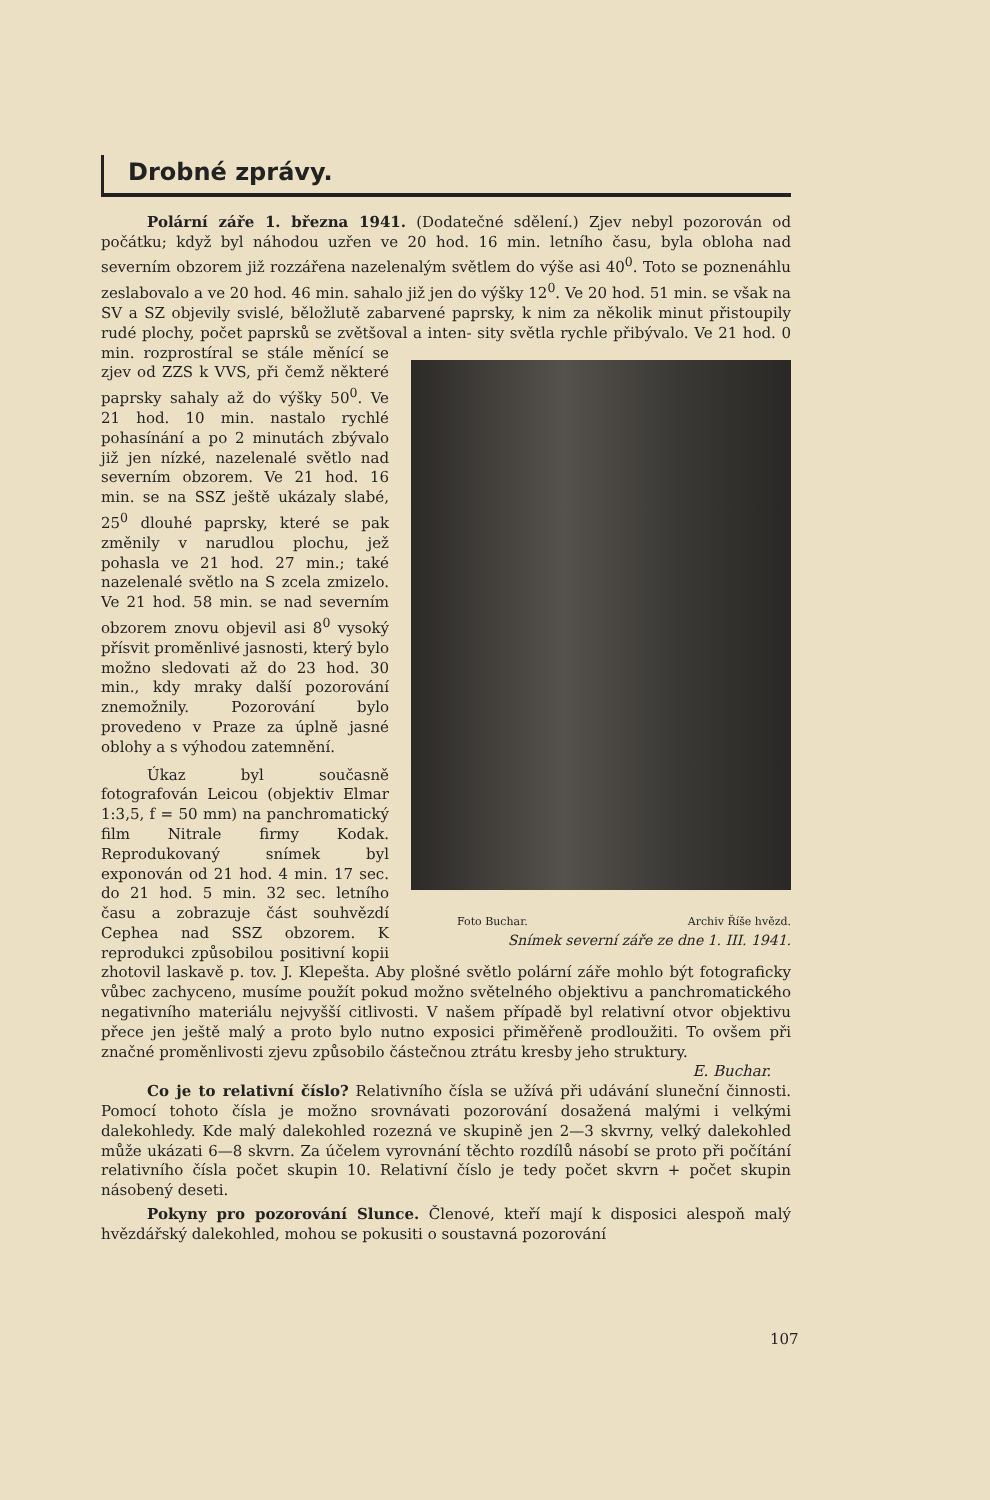Drobné zprávy.
Polární záře 1. března 1941. (Dodatečné sdělení.) Zjev nebyl pozorován od počátku; když byl náhodou uzřen ve 20 hod. 16 min. letního času, byla obloha nad severním obzorem již rozzářena nazelenalým světlem do výše asi 40<sup>0</sup>. Toto se poznenáhlu zeslabovalo a ve 20 hod. 46 min. sahalo již jen do výšky 12<sup>0</sup>. Ve 20 hod. 51 min. se však na SV a SZ objevily svislé, běložlutě zabarvené paprsky, k nim za několik minut přistoupily rudé plochy, počet paprsků se zvětšoval a inten- Foto Buchar. Archiv Říše hvězd.
Snímek severní záře ze dne 1. III. 1941. sity světla rychle přibývalo. Ve 21 hod. 0 min. rozprostíral se stále měnící se zjev od ZZS k VVS, při čemž některé paprsky sahaly až do výšky 50<sup>0</sup>. Ve 21 hod. 10 min. nastalo rychlé pohasínání a po 2 minutách zbývalo již jen nízké, nazelenalé světlo nad severním obzorem. Ve 21 hod. 16 min. se na SSZ ještě ukázaly slabé, 25<sup>0</sup> dlouhé paprsky, které se pak změnily v narudlou plochu, jež pohasla ve 21 hod. 27 min.; také nazelenalé světlo na S zcela zmizelo. Ve 21 hod. 58 min. se nad severním obzorem znovu objevil asi 8<sup>0</sup> vysoký přísvit proměnlivé jasnosti, který bylo možno sledovati až do 23 hod. 30 min., kdy mraky další pozorování znemožnily. Pozorování bylo provedeno v Praze za úplně jasné oblohy a s výhodou zatemnění.
Úkaz byl současně fotografován Leicou (objektiv Elmar 1:3,5, f = 50 mm) na panchromatický film Nitrale firmy Kodak. Reprodukovaný snímek byl exponován od 21 hod. 4 min. 17 sec. do 21 hod. 5 min. 32 sec. letního času a zobrazuje část souhvězdí Cephea nad SSZ obzorem. K reprodukci způsobilou positivní kopii zhotovil laskavě p. tov. J. Klepešta. Aby plošné světlo polární záře mohlo být fotograficky vůbec zachyceno, musíme použít pokud možno světelného objektivu a panchromatického negativního materiálu nejvyšší citlivosti. V našem případě byl relativní otvor objektivu přece jen ještě malý a proto bylo nutno exposici přiměřeně prodloužiti. To ovšem při značné proměnlivosti zjevu způsobilo částečnou ztrátu kresby jeho struktury. E. Buchar.
Co je to relativní číslo? Relativního čísla se užívá při udávání sluneční činnosti. Pomocí tohoto čísla je možno srovnávati pozorování dosažená malými i velkými dalekohledy. Kde malý dalekohled rozezná ve skupině jen 2—3 skvrny, velký dalekohled může ukázati 6—8 skvrn. Za účelem vyrovnání těchto rozdílů násobí se proto při počítání relativního čísla počet skupin 10. Relativní číslo je tedy počet skvrn + počet skupin násobený deseti.
Pokyny pro pozorování Slunce. Členové, kteří mají k disposici alespoň malý hvězdářský dalekohled, mohou se pokusiti o soustavná pozorování
107